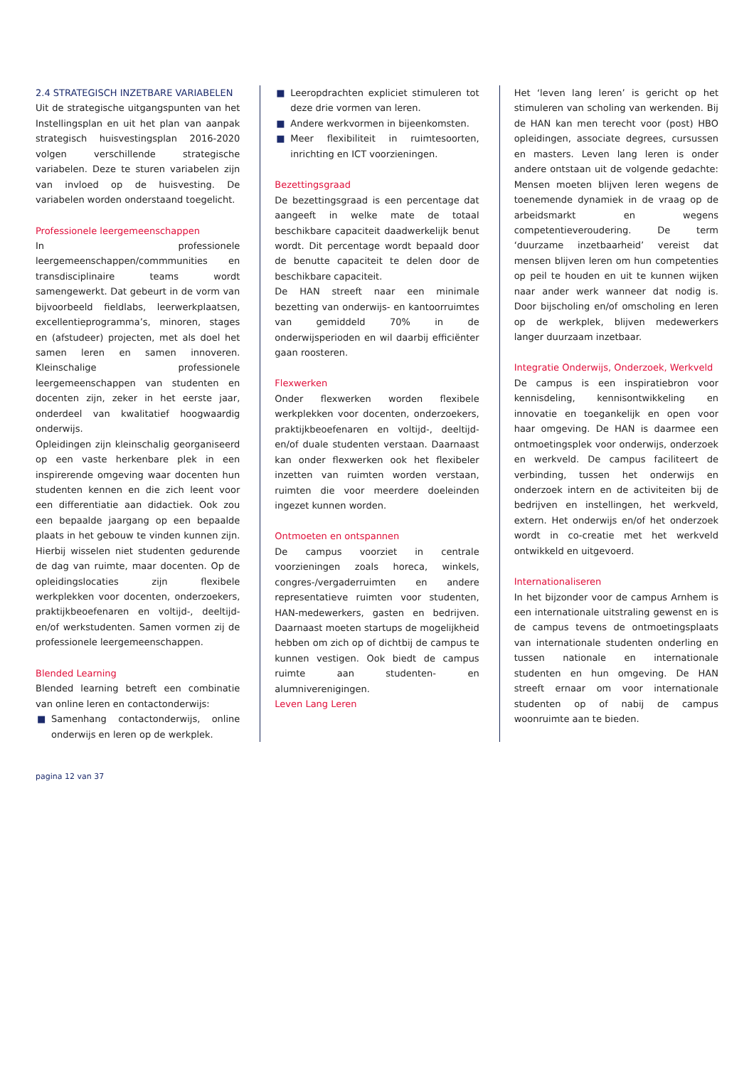2.4 STRATEGISCH INZETBARE VARIABELEN
Uit de strategische uitgangspunten van het Instellingsplan en uit het plan van aanpak strategisch huisvestingsplan 2016-2020 volgen verschillende strategische variabelen. Deze te sturen variabelen zijn van invloed op de huisvesting. De variabelen worden onderstaand toegelicht.
Professionele leergemeenschappen
In professionele leergemeenschappen/commmunities en transdisciplinaire teams wordt samengewerkt. Dat gebeurt in de vorm van bijvoorbeeld fieldlabs, leerwerkplaatsen, excellentieprogramma’s, minoren, stages en (afstudeer) projecten, met als doel het samen leren en samen innoveren. Kleinschalige professionele leergemeenschappen van studenten en docenten zijn, zeker in het eerste jaar, onderdeel van kwalitatief hoogwaardig onderwijs.
Opleidingen zijn kleinschalig georganiseerd op een vaste herkenbare plek in een inspirerende omgeving waar docenten hun studenten kennen en die zich leent voor een differentiatie aan didactiek. Ook zou een bepaalde jaargang op een bepaalde plaats in het gebouw te vinden kunnen zijn. Hierbij wisselen niet studenten gedurende de dag van ruimte, maar docenten. Op de opleidingslocaties zijn flexibele werkplekken voor docenten, onderzoekers, praktijkbeoefenaren en voltijd-, deeltijd-en/of werkstudenten. Samen vormen zij de professionele leergemeenschappen.
Blended Learning
Blended learning betreft een combinatie van online leren en contactonderwijs:
■ Samenhang contactonderwijs, online onderwijs en leren op de werkplek.
■ Leeropdrachten expliciet stimuleren tot deze drie vormen van leren.
■ Andere werkvormen in bijeenkomsten.
■ Meer flexibiliteit in ruimtesoorten, inrichting en ICT voorzieningen.
Bezettingsgraad
De bezettingsgraad is een percentage dat aangeeft in welke mate de totaal beschikbare capaciteit daadwerkelijk benut wordt. Dit percentage wordt bepaald door de benutte capaciteit te delen door de beschikbare capaciteit.
De HAN streeft naar een minimale bezetting van onderwijs- en kantoorruimtes van gemiddeld 70% in de onderwijsperioden en wil daarbij efficiënter gaan roosteren.
Flexwerken
Onder flexwerken worden flexibele werkplekken voor docenten, onderzoekers, praktijkbeoefenaren en voltijd-, deeltijd- en/of duale studenten verstaan. Daarnaast kan onder flexwerken ook het flexibeler inzetten van ruimten worden verstaan, ruimten die voor meerdere doeleinden ingezet kunnen worden.
Ontmoeten en ontspannen
De campus voorziet in centrale voorzieningen zoals horeca, winkels, congres-/vergaderruimten en andere representatieve ruimten voor studenten, HAN-medewerkers, gasten en bedrijven. Daarnaast moeten startups de mogelijkheid hebben om zich op of dichtbij de campus te kunnen vestigen. Ook biedt de campus ruimte aan studenten- en alumniverenigingen.
Leven Lang Leren
Het ‘leven lang leren’ is gericht op het stimuleren van scholing van werkenden. Bij de HAN kan men terecht voor (post) HBO opleidingen, associate degrees, cursussen en masters. Leven lang leren is onder andere ontstaan uit de volgende gedachte: Mensen moeten blijven leren wegens de toenemende dynamiek in de vraag op de arbeidsmarkt en wegens competentieveroudering. De term ‘duurzame inzetbaarheid’ vereist dat mensen blijven leren om hun competenties op peil te houden en uit te kunnen wijken naar ander werk wanneer dat nodig is. Door bijscholing en/of omscholing en leren op de werkplek, blijven medewerkers langer duurzaam inzetbaar.
Integratie Onderwijs, Onderzoek, Werkveld
De campus is een inspiratiebron voor kennisdeling, kennisontwikkeling en innovatie en toegankelijk en open voor haar omgeving. De HAN is daarmee een ontmoetingsplek voor onderwijs, onderzoek en werkveld. De campus faciliteert de verbinding, tussen het onderwijs en onderzoek intern en de activiteiten bij de bedrijven en instellingen, het werkveld, extern. Het onderwijs en/of het onderzoek wordt in co-creatie met het werkveld ontwikkeld en uitgevoerd.
Internationaliseren
In het bijzonder voor de campus Arnhem is een internationale uitstraling gewenst en is de campus tevens de ontmoetingsplaats van internationale studenten onderling en tussen nationale en internationale studenten en hun omgeving. De HAN streeft ernaar om voor internationale studenten op of nabij de campus woonruimte aan te bieden.
pagina 12 van 37